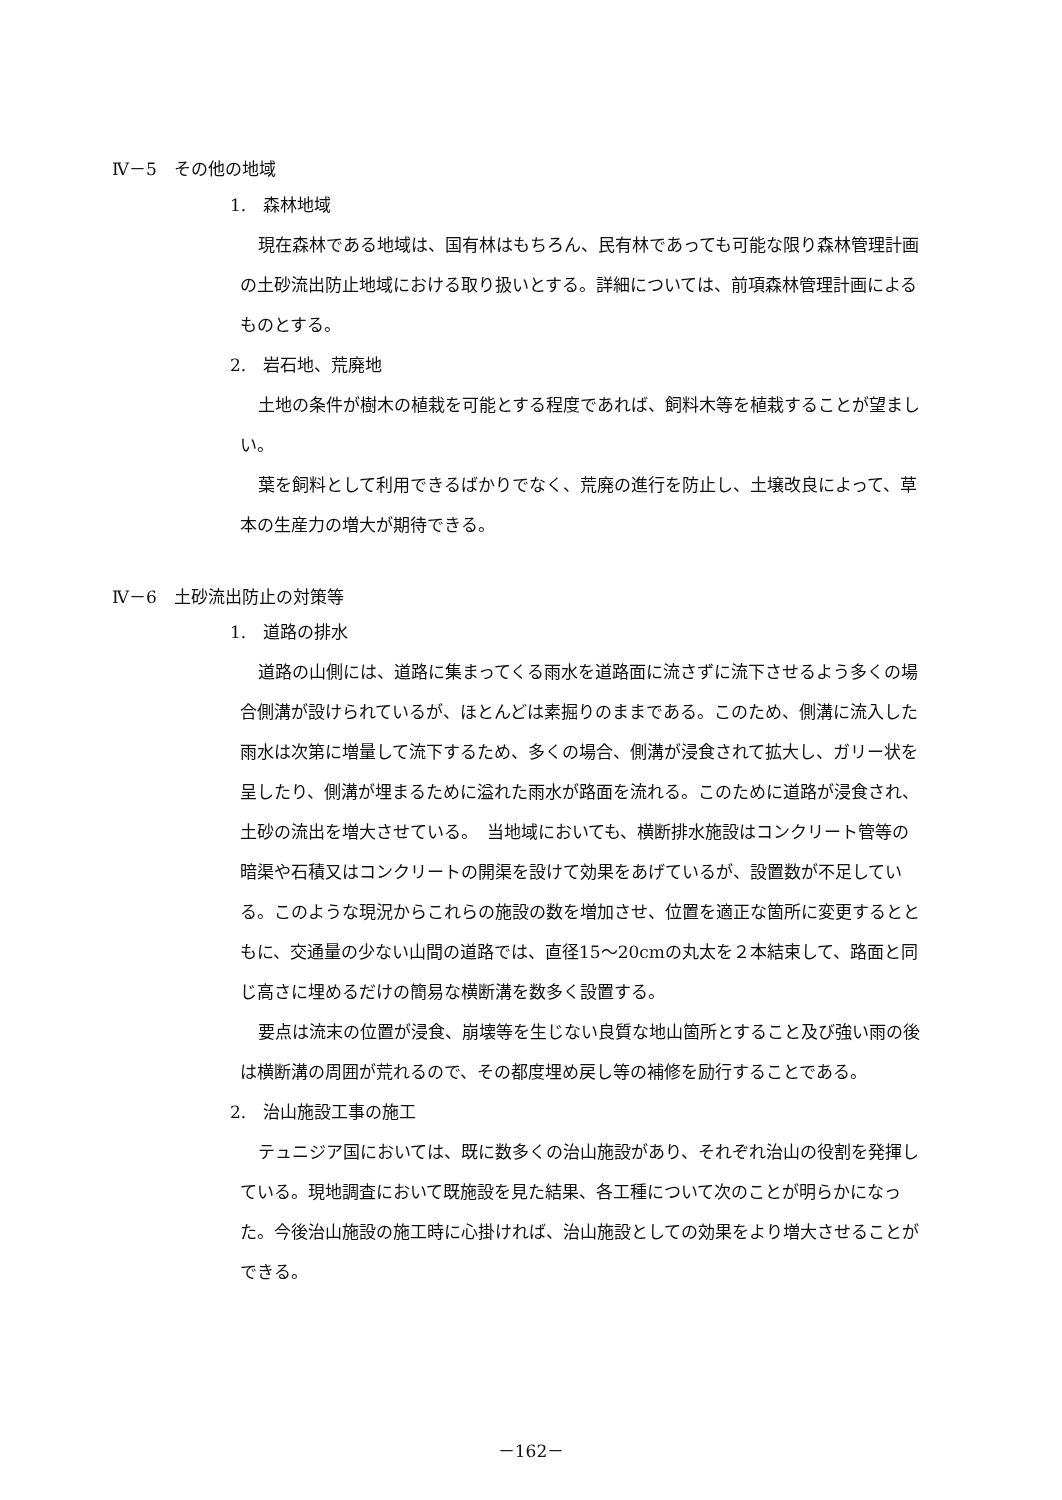Ⅳ－5　その他の地域
1.　森林地域
現在森林である地域は、国有林はもちろん、民有林であっても可能な限り森林管理計画の土砂流出防止地域における取り扱いとする。詳細については、前項森林管理計画によるものとする。
2.　岩石地、荒廃地
土地の条件が樹木の植栽を可能とする程度であれば、飼料木等を植栽することが望ましい。
葉を飼料として利用できるばかりでなく、荒廃の進行を防止し、土壌改良によって、草本の生産力の増大が期待できる。
Ⅳ－6　土砂流出防止の対策等
1.　道路の排水
道路の山側には、道路に集まってくる雨水を道路面に流さずに流下させるよう多くの場合側溝が設けられているが、ほとんどは素掘りのままである。このため、側溝に流入した雨水は次第に増量して流下するため、多くの場合、側溝が浸食されて拡大し、ガリー状を呈したり、側溝が埋まるために溢れた雨水が路面を流れる。このために道路が浸食され、土砂の流出を増大させている。　当地域においても、横断排水施設はコンクリート管等の暗渠や石積又はコンクリートの開渠を設けて効果をあげているが、設置数が不足している。このような現況からこれらの施設の数を増加させ、位置を適正な箇所に変更するとともに、交通量の少ない山間の道路では、直径15～20cmの丸太を２本結束して、路面と同じ高さに埋めるだけの簡易な横断溝を数多く設置する。
要点は流末の位置が浸食、崩壊等を生じない良質な地山箇所とすること及び強い雨の後は横断溝の周囲が荒れるので、その都度埋め戻し等の補修を励行することである。
2.　治山施設工事の施工
テュニジア国においては、既に数多くの治山施設があり、それぞれ治山の役割を発揮している。現地調査において既施設を見た結果、各工種について次のことが明らかになった。今後治山施設の施工時に心掛ければ、治山施設としての効果をより増大させることができる。
－162－